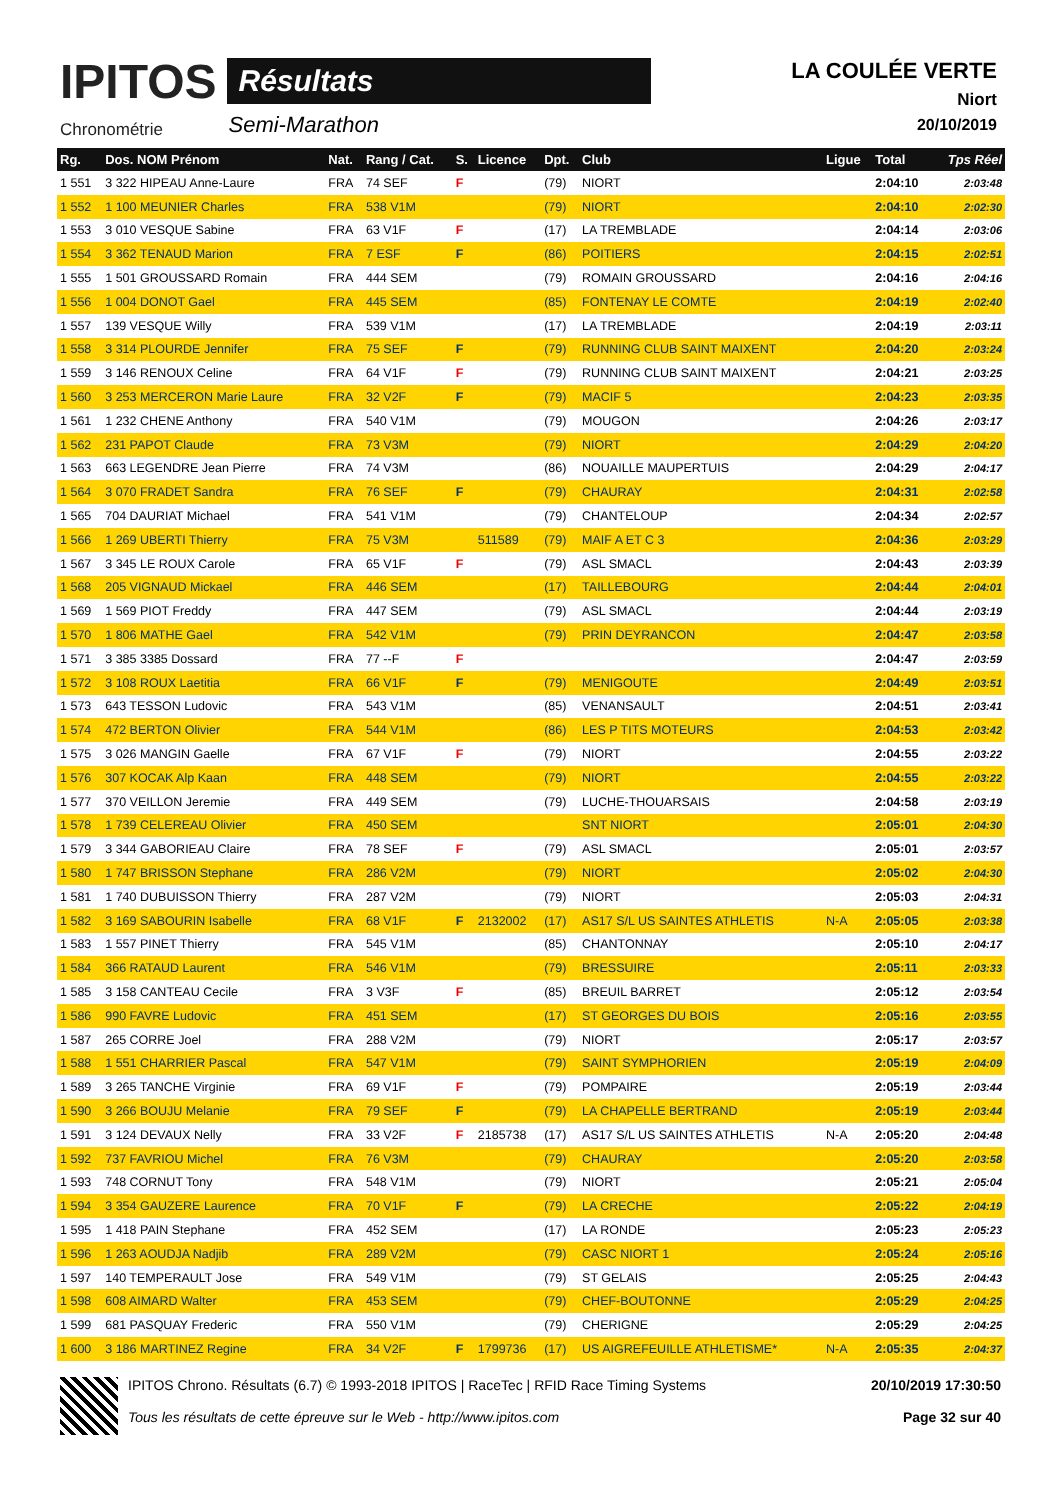IPITOS
Chronométrie
Résultats
Semi-Marathon
LA COULÉE VERTE
Niort
20/10/2019
| Rg. | Dos. NOM Prénom | Nat. | Rang / Cat. | S. | Licence | Dpt. | Club | Ligue | Total | Tps Réel |
| --- | --- | --- | --- | --- | --- | --- | --- | --- | --- | --- |
| 1 551 | 3 322 HIPEAU Anne-Laure | FRA | 74 SEF | F | | (79) | NIORT | | 2:04:10 | 2:03:48 |
| 1 552 | 1 100 MEUNIER Charles | FRA | 538 V1M | | | (79) | NIORT | | 2:04:10 | 2:02:30 |
| 1 553 | 3 010 VESQUE Sabine | FRA | 63 V1F | F | | (17) | LA TREMBLADE | | 2:04:14 | 2:03:06 |
| 1 554 | 3 362 TENAUD Marion | FRA | 7 ESF | F | | (86) | POITIERS | | 2:04:15 | 2:02:51 |
| 1 555 | 1 501 GROUSSARD Romain | FRA | 444 SEM | | | (79) | ROMAIN GROUSSARD | | 2:04:16 | 2:04:16 |
| 1 556 | 1 004 DONOT Gael | FRA | 445 SEM | | | (85) | FONTENAY LE COMTE | | 2:04:19 | 2:02:40 |
| 1 557 | 139 VESQUE Willy | FRA | 539 V1M | | | (17) | LA TREMBLADE | | 2:04:19 | 2:03:11 |
| 1 558 | 3 314 PLOURDE Jennifer | FRA | 75 SEF | F | | (79) | RUNNING CLUB SAINT MAIXENT | | 2:04:20 | 2:03:24 |
| 1 559 | 3 146 RENOUX Celine | FRA | 64 V1F | F | | (79) | RUNNING CLUB SAINT MAIXENT | | 2:04:21 | 2:03:25 |
| 1 560 | 3 253 MERCERON Marie Laure | FRA | 32 V2F | F | | (79) | MACIF 5 | | 2:04:23 | 2:03:35 |
| 1 561 | 1 232 CHENE Anthony | FRA | 540 V1M | | | (79) | MOUGON | | 2:04:26 | 2:03:17 |
| 1 562 | 231 PAPOT Claude | FRA | 73 V3M | | | (79) | NIORT | | 2:04:29 | 2:04:20 |
| 1 563 | 663 LEGENDRE Jean Pierre | FRA | 74 V3M | | | (86) | NOUAILLE MAUPERTUIS | | 2:04:29 | 2:04:17 |
| 1 564 | 3 070 FRADET Sandra | FRA | 76 SEF | F | | (79) | CHAURAY | | 2:04:31 | 2:02:58 |
| 1 565 | 704 DAURIAT Michael | FRA | 541 V1M | | | (79) | CHANTELOUP | | 2:04:34 | 2:02:57 |
| 1 566 | 1 269 UBERTI Thierry | FRA | 75 V3M | | 511589 | (79) | MAIF A ET C 3 | | 2:04:36 | 2:03:29 |
| 1 567 | 3 345 LE ROUX Carole | FRA | 65 V1F | F | | (79) | ASL SMACL | | 2:04:43 | 2:03:39 |
| 1 568 | 205 VIGNAUD Mickael | FRA | 446 SEM | | | (17) | TAILLEBOURG | | 2:04:44 | 2:04:01 |
| 1 569 | 1 569 PIOT Freddy | FRA | 447 SEM | | | (79) | ASL SMACL | | 2:04:44 | 2:03:19 |
| 1 570 | 1 806 MATHE Gael | FRA | 542 V1M | | | (79) | PRIN DEYRANCON | | 2:04:47 | 2:03:58 |
| 1 571 | 3 385 3385 Dossard | FRA | 77 --F | F | | | | | 2:04:47 | 2:03:59 |
| 1 572 | 3 108 ROUX Laetitia | FRA | 66 V1F | F | | (79) | MENIGOUTE | | 2:04:49 | 2:03:51 |
| 1 573 | 643 TESSON Ludovic | FRA | 543 V1M | | | (85) | VENANSAULT | | 2:04:51 | 2:03:41 |
| 1 574 | 472 BERTON Olivier | FRA | 544 V1M | | | (86) | LES P TITS MOTEURS | | 2:04:53 | 2:03:42 |
| 1 575 | 3 026 MANGIN Gaelle | FRA | 67 V1F | F | | (79) | NIORT | | 2:04:55 | 2:03:22 |
| 1 576 | 307 KOCAK Alp Kaan | FRA | 448 SEM | | | (79) | NIORT | | 2:04:55 | 2:03:22 |
| 1 577 | 370 VEILLON Jeremie | FRA | 449 SEM | | | (79) | LUCHE-THOUARSAIS | | 2:04:58 | 2:03:19 |
| 1 578 | 1 739 CELEREAU Olivier | FRA | 450 SEM | | | | SNT NIORT | | 2:05:01 | 2:04:30 |
| 1 579 | 3 344 GABORIEAU Claire | FRA | 78 SEF | F | | (79) | ASL SMACL | | 2:05:01 | 2:03:57 |
| 1 580 | 1 747 BRISSON Stephane | FRA | 286 V2M | | | (79) | NIORT | | 2:05:02 | 2:04:30 |
| 1 581 | 1 740 DUBUISSON Thierry | FRA | 287 V2M | | | (79) | NIORT | | 2:05:03 | 2:04:31 |
| 1 582 | 3 169 SABOURIN Isabelle | FRA | 68 V1F | F | 2132002 | (17) | AS17 S/L US SAINTES ATHLETIS | N-A | 2:05:05 | 2:03:38 |
| 1 583 | 1 557 PINET Thierry | FRA | 545 V1M | | | (85) | CHANTONNAY | | 2:05:10 | 2:04:17 |
| 1 584 | 366 RATAUD Laurent | FRA | 546 V1M | | | (79) | BRESSUIRE | | 2:05:11 | 2:03:33 |
| 1 585 | 3 158 CANTEAU Cecile | FRA | 3 V3F | F | | (85) | BREUIL BARRET | | 2:05:12 | 2:03:54 |
| 1 586 | 990 FAVRE Ludovic | FRA | 451 SEM | | | (17) | ST GEORGES DU BOIS | | 2:05:16 | 2:03:55 |
| 1 587 | 265 CORRE Joel | FRA | 288 V2M | | | (79) | NIORT | | 2:05:17 | 2:03:57 |
| 1 588 | 1 551 CHARRIER Pascal | FRA | 547 V1M | | | (79) | SAINT SYMPHORIEN | | 2:05:19 | 2:04:09 |
| 1 589 | 3 265 TANCHE Virginie | FRA | 69 V1F | F | | (79) | POMPAIRE | | 2:05:19 | 2:03:44 |
| 1 590 | 3 266 BOUJU Melanie | FRA | 79 SEF | F | | (79) | LA CHAPELLE BERTRAND | | 2:05:19 | 2:03:44 |
| 1 591 | 3 124 DEVAUX Nelly | FRA | 33 V2F | F | 2185738 | (17) | AS17 S/L US SAINTES ATHLETIS | N-A | 2:05:20 | 2:04:48 |
| 1 592 | 737 FAVRIOU Michel | FRA | 76 V3M | | | (79) | CHAURAY | | 2:05:20 | 2:03:58 |
| 1 593 | 748 CORNUT Tony | FRA | 548 V1M | | | (79) | NIORT | | 2:05:21 | 2:05:04 |
| 1 594 | 3 354 GAUZERE Laurence | FRA | 70 V1F | F | | (79) | LA CRECHE | | 2:05:22 | 2:04:19 |
| 1 595 | 1 418 PAIN Stephane | FRA | 452 SEM | | | (17) | LA RONDE | | 2:05:23 | 2:05:23 |
| 1 596 | 1 263 AOUDJA Nadjib | FRA | 289 V2M | | | (79) | CASC NIORT 1 | | 2:05:24 | 2:05:16 |
| 1 597 | 140 TEMPERAULT Jose | FRA | 549 V1M | | | (79) | ST GELAIS | | 2:05:25 | 2:04:43 |
| 1 598 | 608 AIMARD Walter | FRA | 453 SEM | | | (79) | CHEF-BOUTONNE | | 2:05:29 | 2:04:25 |
| 1 599 | 681 PASQUAY Frederic | FRA | 550 V1M | | | (79) | CHERIGNE | | 2:05:29 | 2:04:25 |
| 1 600 | 3 186 MARTINEZ Regine | FRA | 34 V2F | F | 1799736 | (17) | US AIGREFEUILLE ATHLETISME* | N-A | 2:05:35 | 2:04:37 |
IPITOS Chrono. Résultats (6.7) © 1993-2018 IPITOS | RaceTec | RFID Race Timing Systems
Tous les résultats de cette épreuve sur le Web - http://www.ipitos.com
20/10/2019 17:30:50
Page 32 sur 40